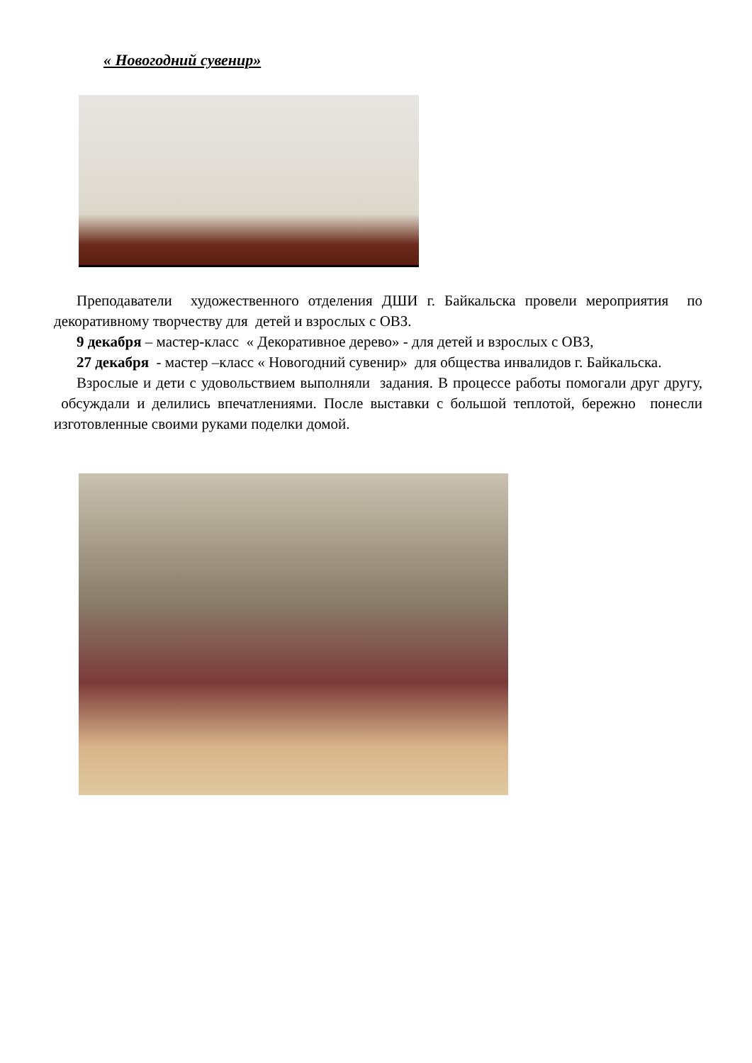« Новогодний сувенир»
Преподаватели художественного отделения ДШИ г. Байкальска провели мероприятия по декоративному творчеству для детей и взрослых с ОВЗ.
9 декабря – мастер-класс « Декоративное дерево» - для детей и взрослых с ОВЗ,
27 декабря - мастер –класс « Новогодний сувенир» для общества инвалидов г. Байкальска.
Взрослые и дети с удовольствием выполняли задания. В процессе работы помогали друг другу, обсуждали и делились впечатлениями. После выставки с большой теплотой, бережно понесли изготовленные своими руками поделки домой.